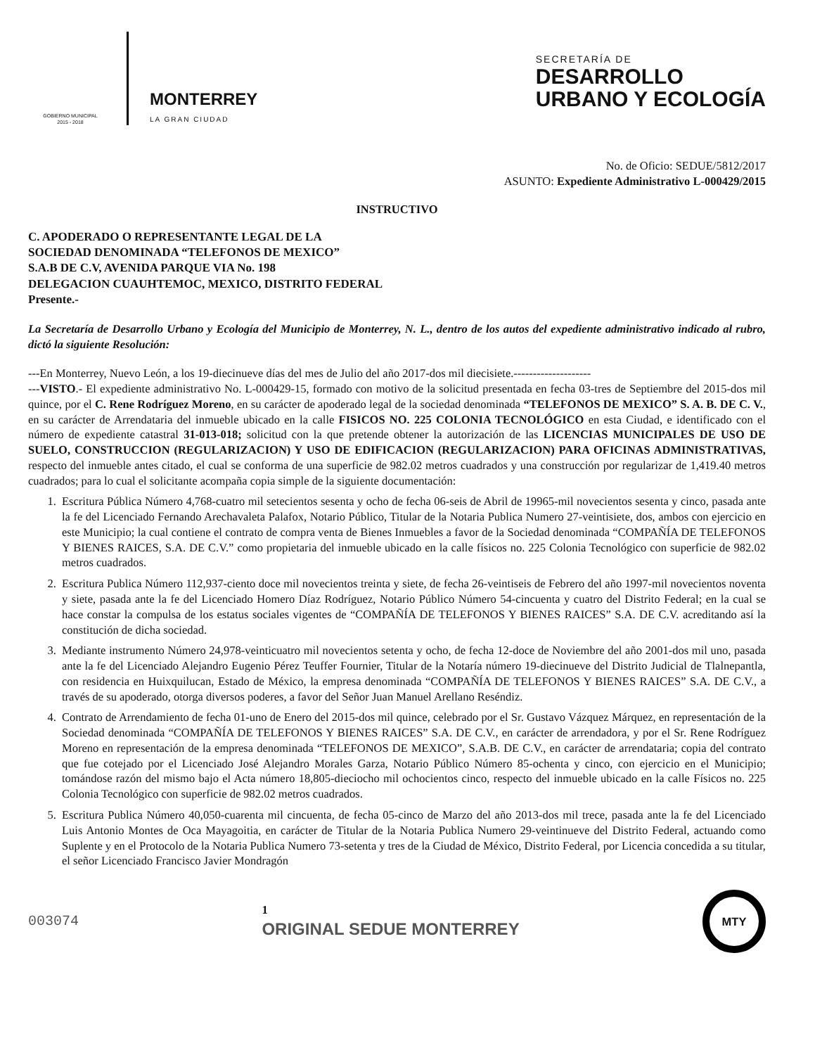GOBIERNO MUNICIPAL
2015 - 2018
MONTERREY
LA GRAN CIUDAD
SECRETARÍA DE
DESARROLLO
URBANO Y ECOLOGÍA
No. de Oficio: SEDUE/5812/2017
ASUNTO: Expediente Administrativo L-000429/2015
INSTRUCTIVO
C. APODERADO O REPRESENTANTE LEGAL DE LA
SOCIEDAD DENOMINADA “TELEFONOS DE MEXICO”
S.A.B DE C.V, AVENIDA PARQUE VIA No. 198
DELEGACION CUAUHTEMOC, MEXICO, DISTRITO FEDERAL
Presente.-
La Secretaría de Desarrollo Urbano y Ecología del Municipio de Monterrey, N. L., dentro de los autos del expediente administrativo indicado al rubro, dictó la siguiente Resolución:
---En Monterrey, Nuevo León, a los 19-diecinueve días del mes de Julio del año 2017-dos mil diecisiete.--------------------
---VISTO.- El expediente administrativo No. L-000429-15, formado con motivo de la solicitud presentada en fecha 03-tres de Septiembre del 2015-dos mil quince, por el C. Rene Rodríguez Moreno, en su carácter de apoderado legal de la sociedad denominada “TELEFONOS DE MEXICO” S. A. B. DE C. V., en su carácter de Arrendataria del inmueble ubicado en la calle FISICOS NO. 225 COLONIA TECNOLÓGICO en esta Ciudad, e identificado con el número de expediente catastral 31-013-018; solicitud con la que pretende obtener la autorización de las LICENCIAS MUNICIPALES DE USO DE SUELO, CONSTRUCCION (REGULARIZACION) Y USO DE EDIFICACION (REGULARIZACION) PARA OFICINAS ADMINISTRATIVAS, respecto del inmueble antes citado, el cual se conforma de una superficie de 982.02 metros cuadrados y una construcción por regularizar de 1,419.40 metros cuadrados; para lo cual el solicitante acompaña copia simple de la siguiente documentación:
1. Escritura Pública Número 4,768-cuatro mil setecientos sesenta y ocho de fecha 06-seis de Abril de 19965-mil novecientos sesenta y cinco, pasada ante la fe del Licenciado Fernando Arechavaleta Palafox, Notario Público, Titular de la Notaria Publica Numero 27-veintisiete, dos, ambos con ejercicio en este Municipio; la cual contiene el contrato de compra venta de Bienes Inmuebles a favor de la Sociedad denominada “COMPAÑÍA DE TELEFONOS Y BIENES RAICES, S.A. DE C.V.” como propietaria del inmueble ubicado en la calle físicos no. 225 Colonia Tecnológico con superficie de 982.02 metros cuadrados.
2. Escritura Publica Número 112,937-ciento doce mil novecientos treinta y siete, de fecha 26-veintiseis de Febrero del año 1997-mil novecientos noventa y siete, pasada ante la fe del Licenciado Homero Díaz Rodríguez, Notario Público Número 54-cincuenta y cuatro del Distrito Federal; en la cual se hace constar la compulsa de los estatus sociales vigentes de “COMPAÑÍA DE TELEFONOS Y BIENES RAICES” S.A. DE C.V. acreditando así la constitución de dicha sociedad.
3. Mediante instrumento Número 24,978-veinticuatro mil novecientos setenta y ocho, de fecha 12-doce de Noviembre del año 2001-dos mil uno, pasada ante la fe del Licenciado Alejandro Eugenio Pérez Teuffer Fournier, Titular de la Notaría número 19-diecinueve del Distrito Judicial de Tlalnepantla, con residencia en Huixquilucan, Estado de México, la empresa denominada “COMPAÑÍA DE TELEFONOS Y BIENES RAICES” S.A. DE C.V., a través de su apoderado, otorga diversos poderes, a favor del Señor Juan Manuel Arellano Reséndiz.
4. Contrato de Arrendamiento de fecha 01-uno de Enero del 2015-dos mil quince, celebrado por el Sr. Gustavo Vázquez Márquez, en representación de la Sociedad denominada “COMPAÑÍA DE TELEFONOS Y BIENES RAICES” S.A. DE C.V., en carácter de arrendadora, y por el Sr. Rene Rodríguez Moreno en representación de la empresa denominada “TELEFONOS DE MEXICO”, S.A.B. DE C.V., en carácter de arrendataria; copia del contrato que fue cotejado por el Licenciado José Alejandro Morales Garza, Notario Público Número 85-ochenta y cinco, con ejercicio en el Municipio; tomándose razón del mismo bajo el Acta número 18,805-dieciocho mil ochocientos cinco, respecto del inmueble ubicado en la calle Físicos no. 225 Colonia Tecnológico con superficie de 982.02 metros cuadrados.
5. Escritura Publica Número 40,050-cuarenta mil cincuenta, de fecha 05-cinco de Marzo del año 2013-dos mil trece, pasada ante la fe del Licenciado Luis Antonio Montes de Oca Mayagoitia, en carácter de Titular de la Notaria Publica Numero 29-veintinueve del Distrito Federal, actuando como Suplente y en el Protocolo de la Notaria Publica Numero 73-setenta y tres de la Ciudad de México, Distrito Federal, por Licencia concedida a su titular, el señor Licenciado Francisco Javier Mondragón
003074
1
ORIGINAL SEDUE MONTERREY
MTY